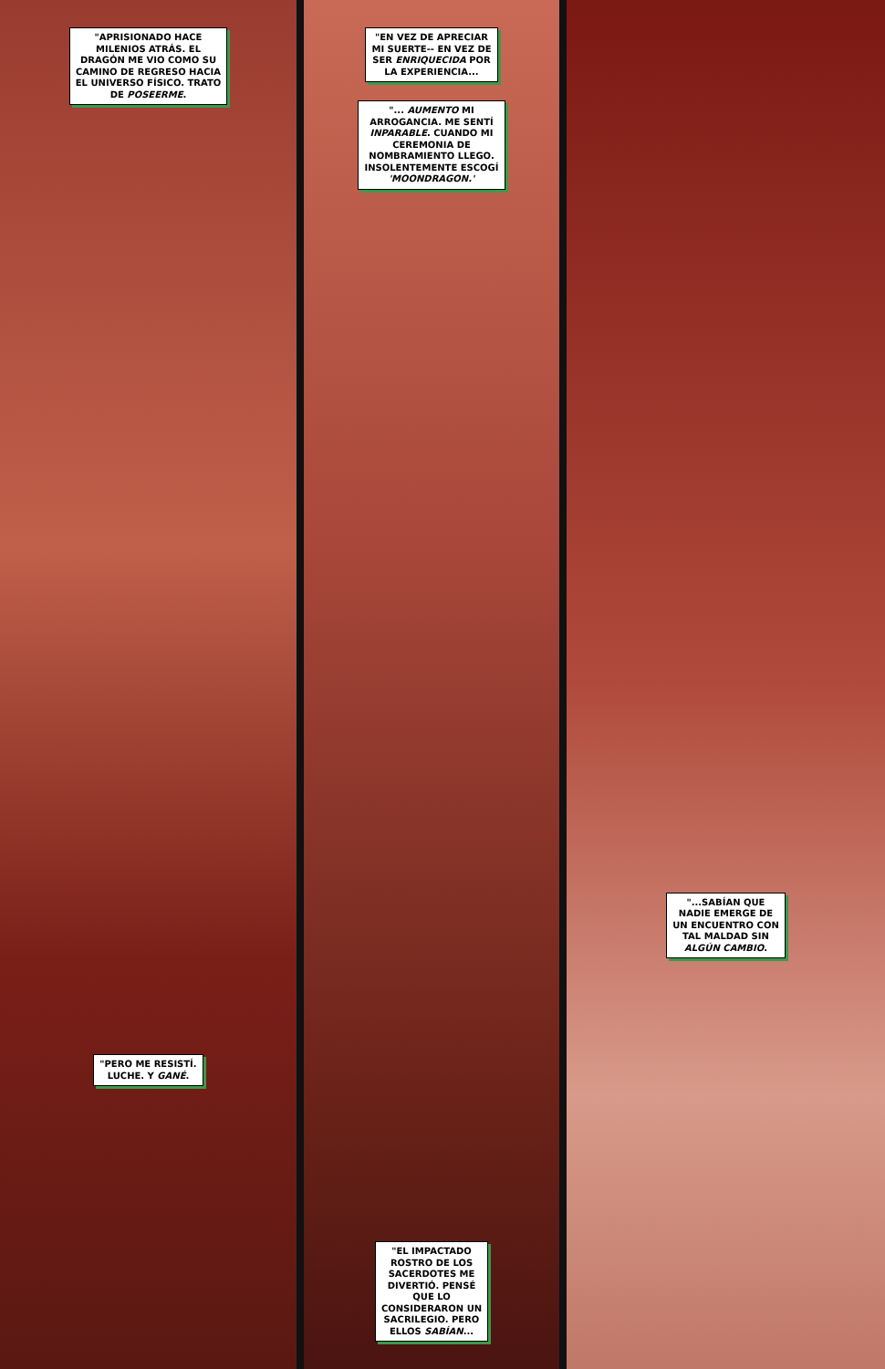"APRISIONADO HACE
MILENIOS ATRÁS. EL
DRAGÓN ME VIO COMO SU
CAMINO DE REGRESO HACIA
EL UNIVERSO FÍSICO. TRATO
DE POSEERME.
"PERO ME RESISTÍ.
LUCHE. Y GANÉ.
"EN VEZ DE APRECIAR
MI SUERTE-- EN VEZ DE
SER ENRIQUECIDA POR
LA EXPERIENCIA...
"... AUMENTO MI
ARROGANCIA. ME SENTÍ
INPARABLE. CUANDO MI
CEREMONIA DE
NOMBRAMIENTO LLEGO.
INSOLENTEMENTE ESCOGÍ
'MOONDRAGON.'
"EL IMPACTADO
ROSTRO DE LOS
SACERDOTES ME
DIVERTIÓ. PENSÉ
QUE LO
CONSIDERARON UN
SACRILEGIO. PERO
ELLOS SABÍAN...
"...SABÍAN QUE
NADIE EMERGE DE
UN ENCUENTRO CON
TAL MALDAD SIN
ALGÚN CAMBIO.